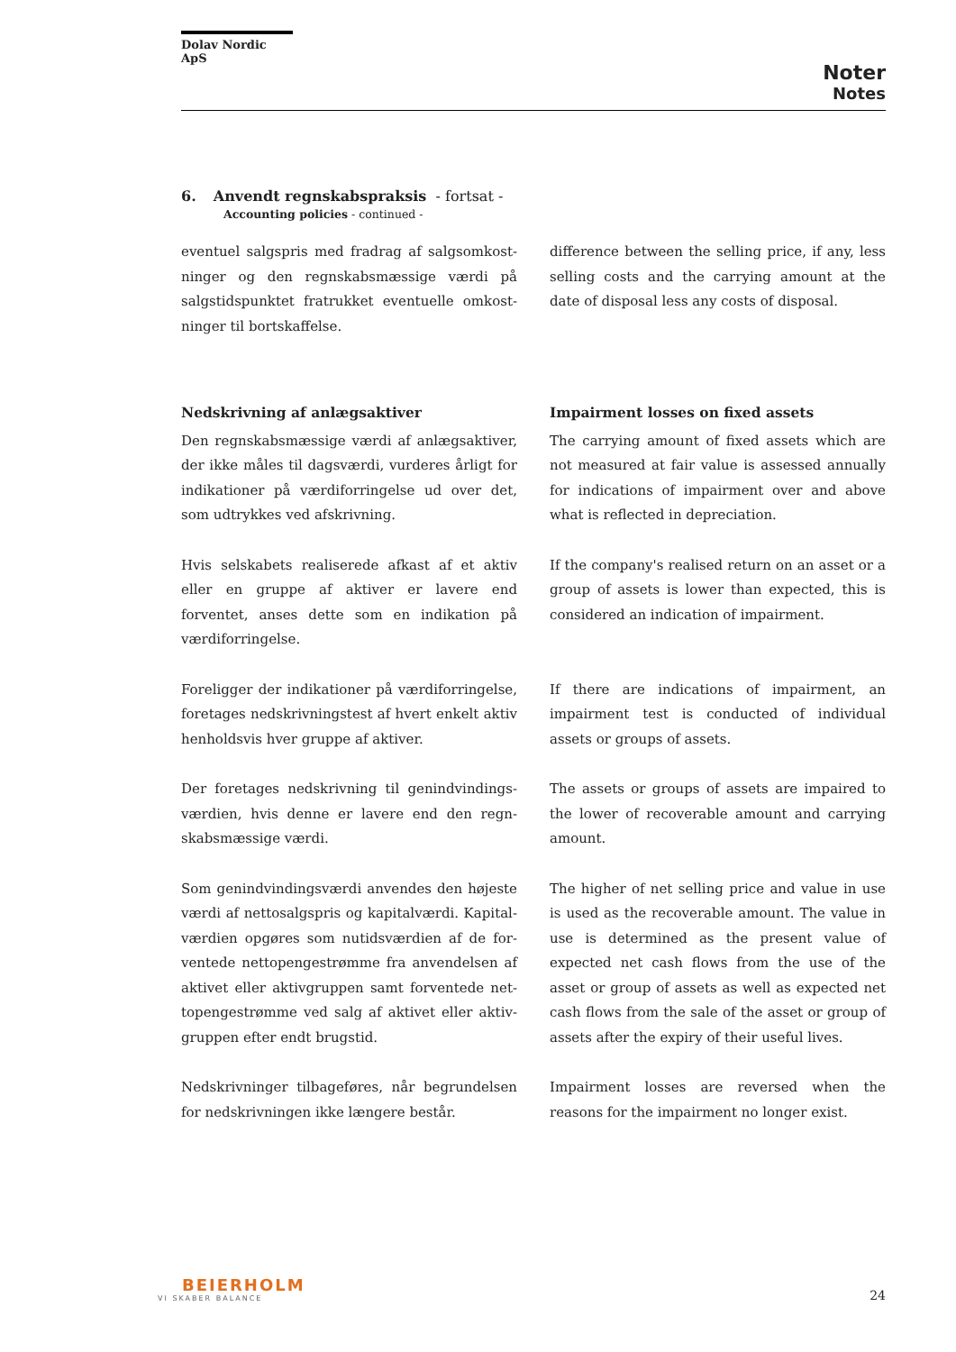Dolav Nordic ApS
Noter
Notes
6. Anvendt regnskabspraksis - fortsat -
Accounting policies - continued -
eventuel salgspris med fradrag af salgsomkost­ninger og den regnskabsmæssige værdi på salgstidspunktet fratrukket eventuelle omkost­ninger til bortskaffelse.
difference between the selling price, if any, less selling costs and the carrying amount at the date of disposal less any costs of disposal.
Nedskrivning af anlægsaktiver
Den regnskabsmæssige værdi af anlægsaktiver, der ikke måles til dagsværdi, vurderes årligt for indikationer på værdiforringelse ud over det, som udtrykkes ved afskrivning.
Impairment losses on fixed assets
The carrying amount of fixed assets which are not measured at fair value is assessed annually for indications of impairment over and above what is reflected in depreciation.
Hvis selskabets realiserede afkast af et aktiv eller en gruppe af aktiver er lavere end forventet, an­ses dette som en indikation på værdiforringelse.
If the company's realised return on an asset or a group of assets is lower than expected, this is considered an indication of impairment.
Foreligger der indikationer på værdiforringelse, foretages nedskrivningstest af hvert enkelt aktiv henholdsvis hver gruppe af aktiver.
If there are indications of impairment, an impairment test is conducted of individual assets or groups of assets.
Der foretages nedskrivning til genindvindings­værdien, hvis denne er lavere end den regn­skabsmæssige værdi.
The assets or groups of assets are impaired to the lower of recoverable amount and carrying amount.
Som genindvindingsværdi anvendes den højeste værdi af nettosalgspris og kapitalværdi. Kapital­værdien opgøres som nutidsværdien af de for­ventede nettopengestrømme fra anvendelsen af aktivet eller aktivgruppen samt forventede net­topengestrømme ved salg af aktivet eller aktiv­gruppen efter endt brugstid.
The higher of net selling price and value in use is used as the recoverable amount. The value in use is determined as the present value of expected net cash flows from the use of the asset or group of assets as well as expected net cash flows from the sale of the asset or group of assets after the expiry of their useful lives.
Nedskrivninger tilbageføres, når begrundelsen for nedskrivningen ikke længere består.
Impairment losses are reversed when the reasons for the impairment no longer exist.
BEIERHOLM
VI SKABER BALANCE
24